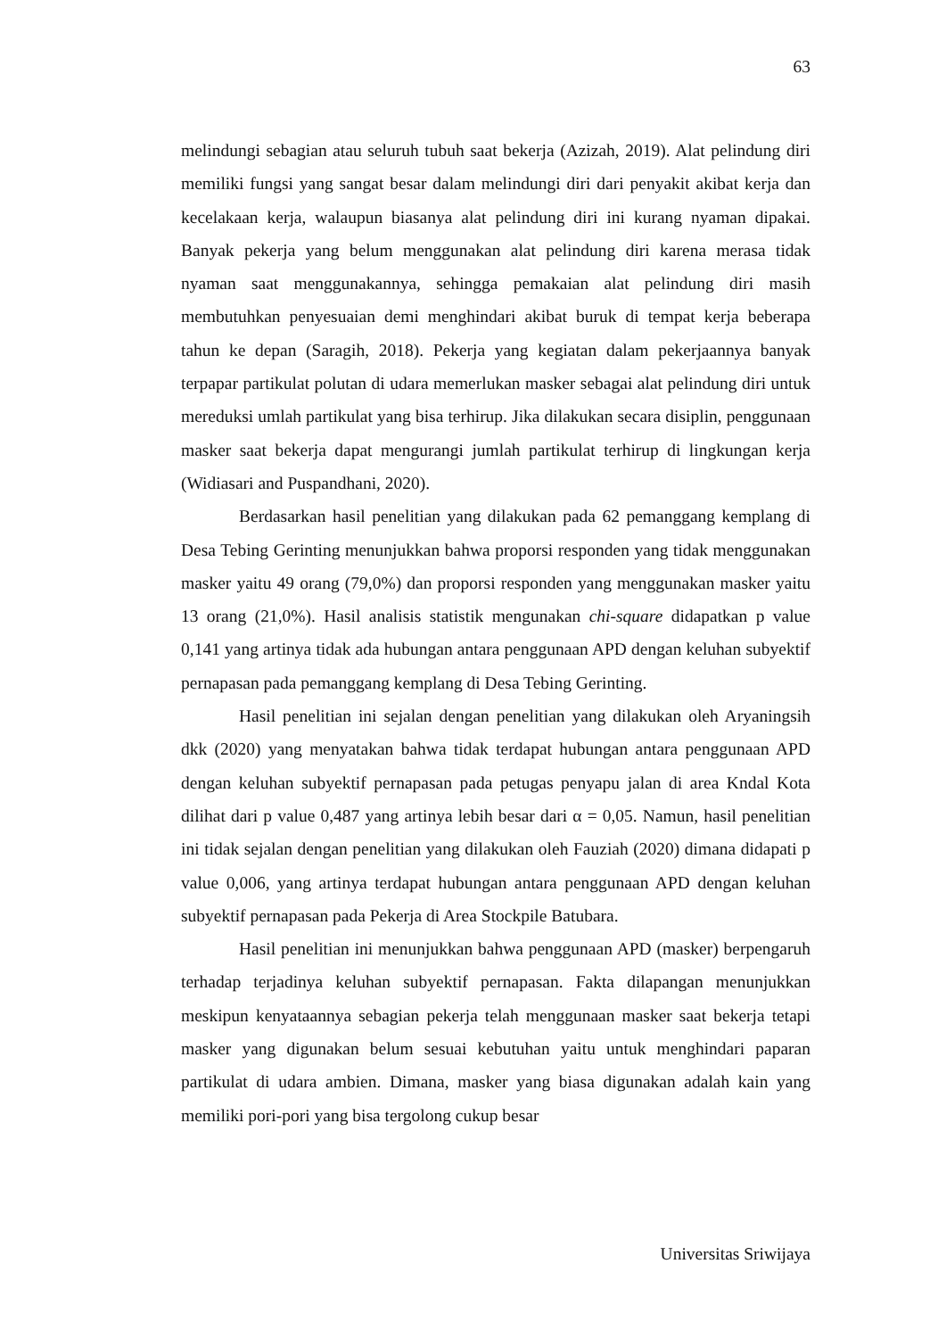63
melindungi sebagian atau seluruh tubuh saat bekerja (Azizah, 2019). Alat pelindung diri memiliki fungsi yang sangat besar dalam melindungi diri dari penyakit akibat kerja dan kecelakaan kerja, walaupun biasanya alat pelindung diri ini kurang nyaman dipakai. Banyak pekerja yang belum menggunakan alat pelindung diri karena merasa tidak nyaman saat menggunakannya, sehingga pemakaian alat pelindung diri masih membutuhkan penyesuaian demi menghindari akibat buruk di tempat kerja beberapa tahun ke depan (Saragih, 2018). Pekerja yang kegiatan dalam pekerjaannya banyak terpapar partikulat polutan di udara memerlukan masker sebagai alat pelindung diri untuk mereduksi umlah partikulat yang bisa terhirup. Jika dilakukan secara disiplin, penggunaan masker saat bekerja dapat mengurangi jumlah partikulat terhirup di lingkungan kerja (Widiasari and Puspandhani, 2020).
Berdasarkan hasil penelitian yang dilakukan pada 62 pemanggang kemplang di Desa Tebing Gerinting menunjukkan bahwa proporsi responden yang tidak menggunakan masker yaitu 49 orang (79,0%) dan proporsi responden yang menggunakan masker yaitu 13 orang (21,0%). Hasil analisis statistik mengunakan chi-square didapatkan p value 0,141 yang artinya tidak ada hubungan antara penggunaan APD dengan keluhan subyektif pernapasan pada pemanggang kemplang di Desa Tebing Gerinting.
Hasil penelitian ini sejalan dengan penelitian yang dilakukan oleh Aryaningsih dkk (2020) yang menyatakan bahwa tidak terdapat hubungan antara penggunaan APD dengan keluhan subyektif pernapasan pada petugas penyapu jalan di area Kndal Kota dilihat dari p value 0,487 yang artinya lebih besar dari α = 0,05. Namun, hasil penelitian ini tidak sejalan dengan penelitian yang dilakukan oleh Fauziah (2020) dimana didapati p value 0,006, yang artinya terdapat hubungan antara penggunaan APD dengan keluhan subyektif pernapasan pada Pekerja di Area Stockpile Batubara.
Hasil penelitian ini menunjukkan bahwa penggunaan APD (masker) berpengaruh terhadap terjadinya keluhan subyektif pernapasan. Fakta dilapangan menunjukkan meskipun kenyataannya sebagian pekerja telah menggunaan masker saat bekerja tetapi masker yang digunakan belum sesuai kebutuhan yaitu untuk menghindari paparan partikulat di udara ambien. Dimana, masker yang biasa digunakan adalah kain yang memiliki pori-pori yang bisa tergolong cukup besar
Universitas Sriwijaya